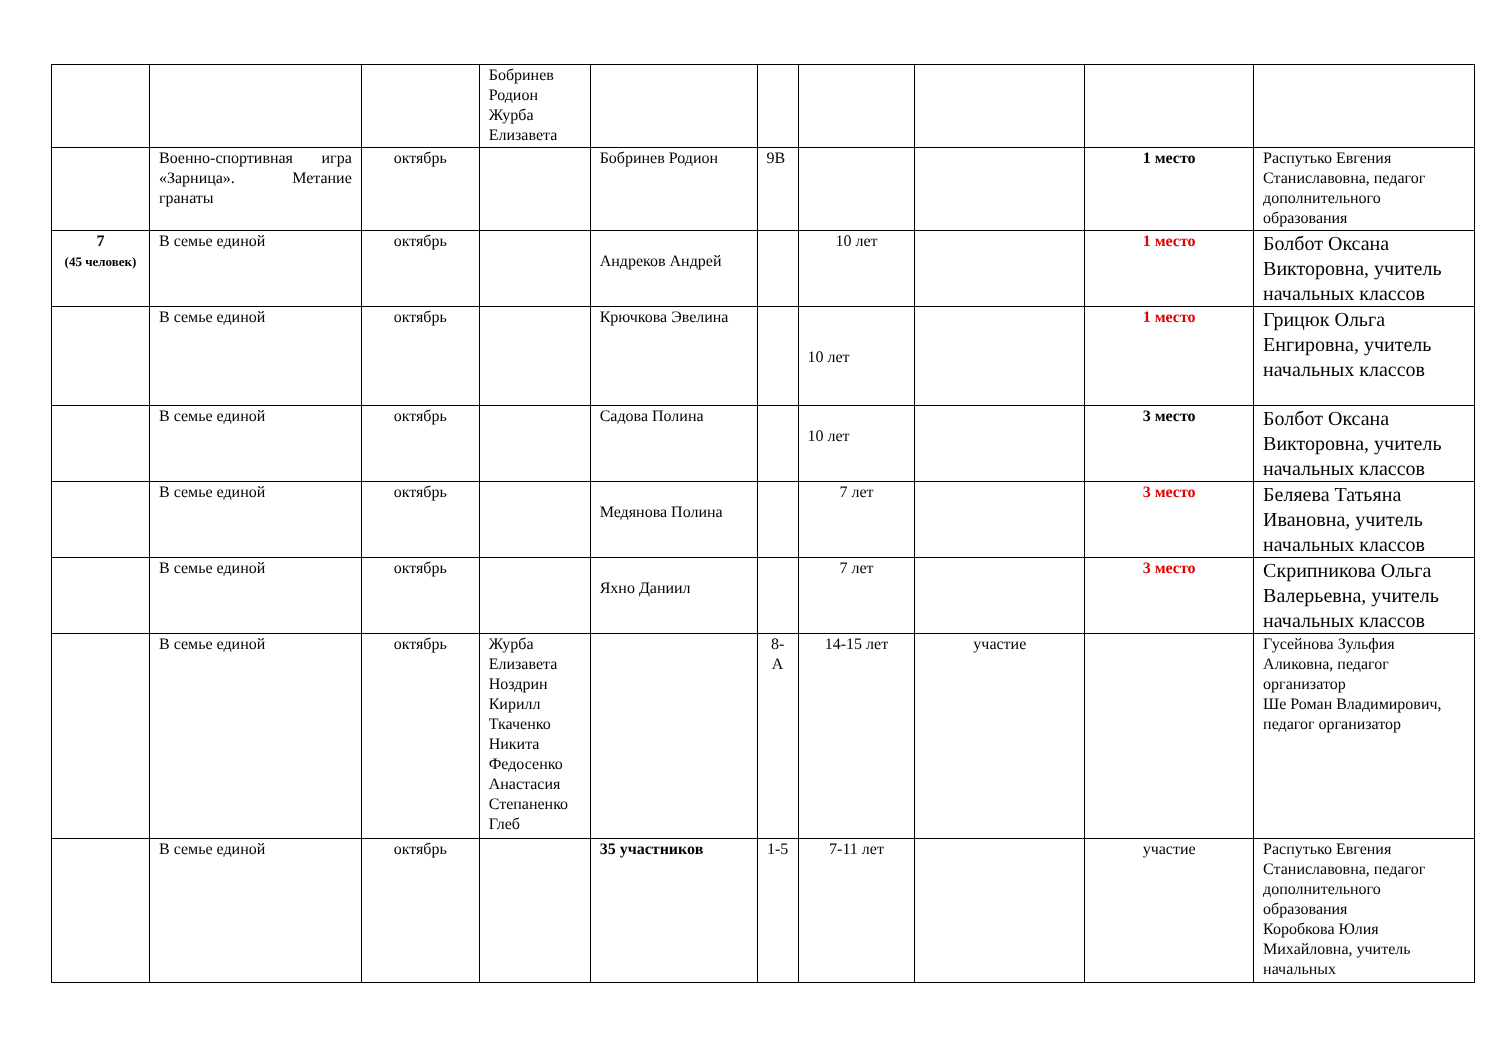| | | | Бобринев Родион Журба Елизавета | | | | | | |
| | Военно-спортивная игра «Зарница». Метание гранаты | октябрь | | Бобринев Родион | 9В | | | 1 место | Распутько Евгения Станиславовна, педагог дополнительного образования |
| 7 (45 человек) | В семье единой | октябрь | | Андреков Андрей | | 10 лет | | 1 место | Болбот Оксана Викторовна, учитель начальных классов |
| | В семье единой | октябрь | | Крючкова Эвелина | | 10 лет | | 1 место | Грицюк Ольга Енгировна, учитель начальных классов |
| | В семье единой | октябрь | | Садова Полина | | 10 лет | | 3 место | Болбот Оксана Викторовна, учитель начальных классов |
| | В семье единой | октябрь | | Медянова Полина | | 7 лет | | 3 место | Беляева Татьяна Ивановна, учитель начальных классов |
| | В семье единой | октябрь | | Яхно Даниил | | 7 лет | | 3 место | Скрипникова Ольга Валерьевна, учитель начальных классов |
| | В семье единой | октябрь | Журба Елизавета Ноздрин Кирилл Ткаченко Никита Федосенко Анастасия Степаненко Глеб | | 8-А | 14-15 лет | участие | | Гусейнова Зульфия Аликовна, педагог организатор Ше Роман Владимирович, педагог организатор |
| | В семье единой | октябрь | | 35 участников | 1-5 | 7-11 лет | | участие | Распутько Евгения Станиславовна, педагог дополнительного образования Коробкова Юлия Михайловна, учитель начальных |